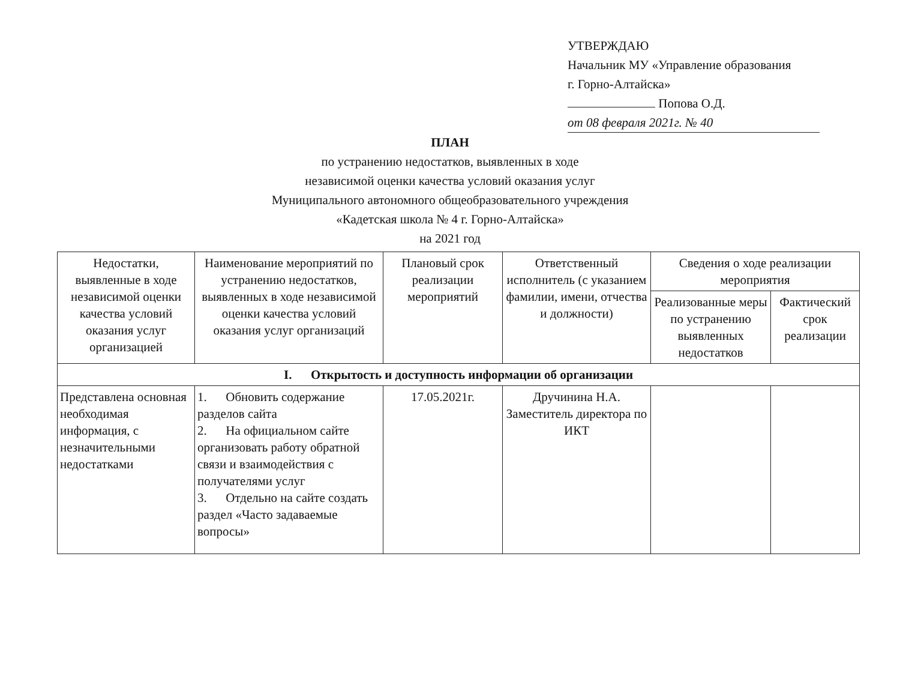УТВЕРЖДАЮ
Начальник МУ «Управление образования
г. Горно-Алтайска»
Попова О.Д.
от 08 февраля 2021г. № 40
ПЛАН
по устранению недостатков, выявленных в ходе
независимой оценки качества условий оказания услуг
Муниципального автономного общеобразовательного учреждения
«Кадетская школа № 4 г. Горно-Алтайска»
на 2021 год
| Недостатки, выявленные в ходе независимой оценки качества условий оказания услуг организацией | Наименование мероприятий по устранению недостатков, выявленных в ходе независимой оценки качества условий оказания услуг организаций | Плановый срок реализации мероприятий | Ответственный исполнитель (с указанием фамилии, имени, отчества и должности) | Сведения о ходе реализации мероприятия | |
| --- | --- | --- | --- | --- | --- |
| | | | | Реализованные меры по устранению выявленных недостатков | Фактический срок реализации |
| I. Открытость и доступность информации об организации | | | | | |
| Представлена основная необходимая информация, с незначительными недостатками | 1. Обновить содержание разделов сайта 2. На официальном сайте организовать работу обратной связи и взаимодействия с получателями услуг 3. Отдельно на сайте создать раздел «Часто задаваемые вопросы» | 17.05.2021г. | Дручинина Н.А. Заместитель директора по ИКТ | | |